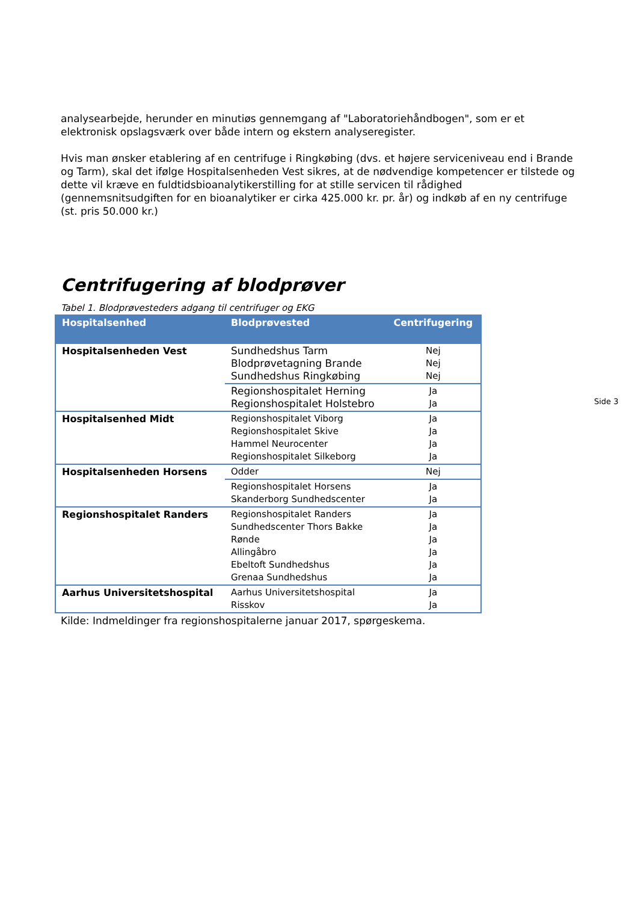analysearbejde, herunder en minutiøs gennemgang af "Laboratoriehåndbogen", som er et elektronisk opslagsværk over både intern og ekstern analyseregister.
Hvis man ønsker etablering af en centrifuge i Ringkøbing (dvs. et højere serviceniveau end i Brande og Tarm), skal det ifølge Hospitalsenheden Vest sikres, at de nødvendige kompetencer er tilstede og dette vil kræve en fuldtidsbioanalytikerstilling for at stille servicen til rådighed (gennemsnitsudgiften for en bioanalytiker er cirka 425.000 kr. pr. år) og indkøb af en ny centrifuge (st. pris 50.000 kr.)
Centrifugering af blodprøver
Tabel 1. Blodprøvesteders adgang til centrifuger og EKG
| Hospitalsenhed | Blodprøvested | Centrifugering |
| --- | --- | --- |
| Hospitalsenheden Vest | Sundhedshus Tarm Blodprøvetagning Brande Sundhedshus Ringkøbing | Nej Nej Nej |
| | Regionshospitalet Herning Regionshospitalet Holstebro | Ja Ja |
| Hospitalsenhed Midt | Regionshospitalet Viborg Regionshospitalet Skive Hammel Neurocenter Regionshospitalet Silkeborg | Ja Ja Ja Ja |
| Hospitalsenheden Horsens | Odder | Nej |
| | Regionshospitalet Horsens Skanderborg Sundhedscenter | Ja Ja |
| Regionshospitalet Randers | Regionshospitalet Randers Sundhedscenter Thors Bakke Rønde Allingåbro Ebeltoft Sundhedshus Grenaa Sundhedshus | Ja Ja Ja Ja Ja Ja |
| Aarhus Universitetshospital | Aarhus Universitetshospital Risskov | Ja Ja |
Kilde: Indmeldinger fra regionshospitalerne januar 2017, spørgeskema.
Side 3